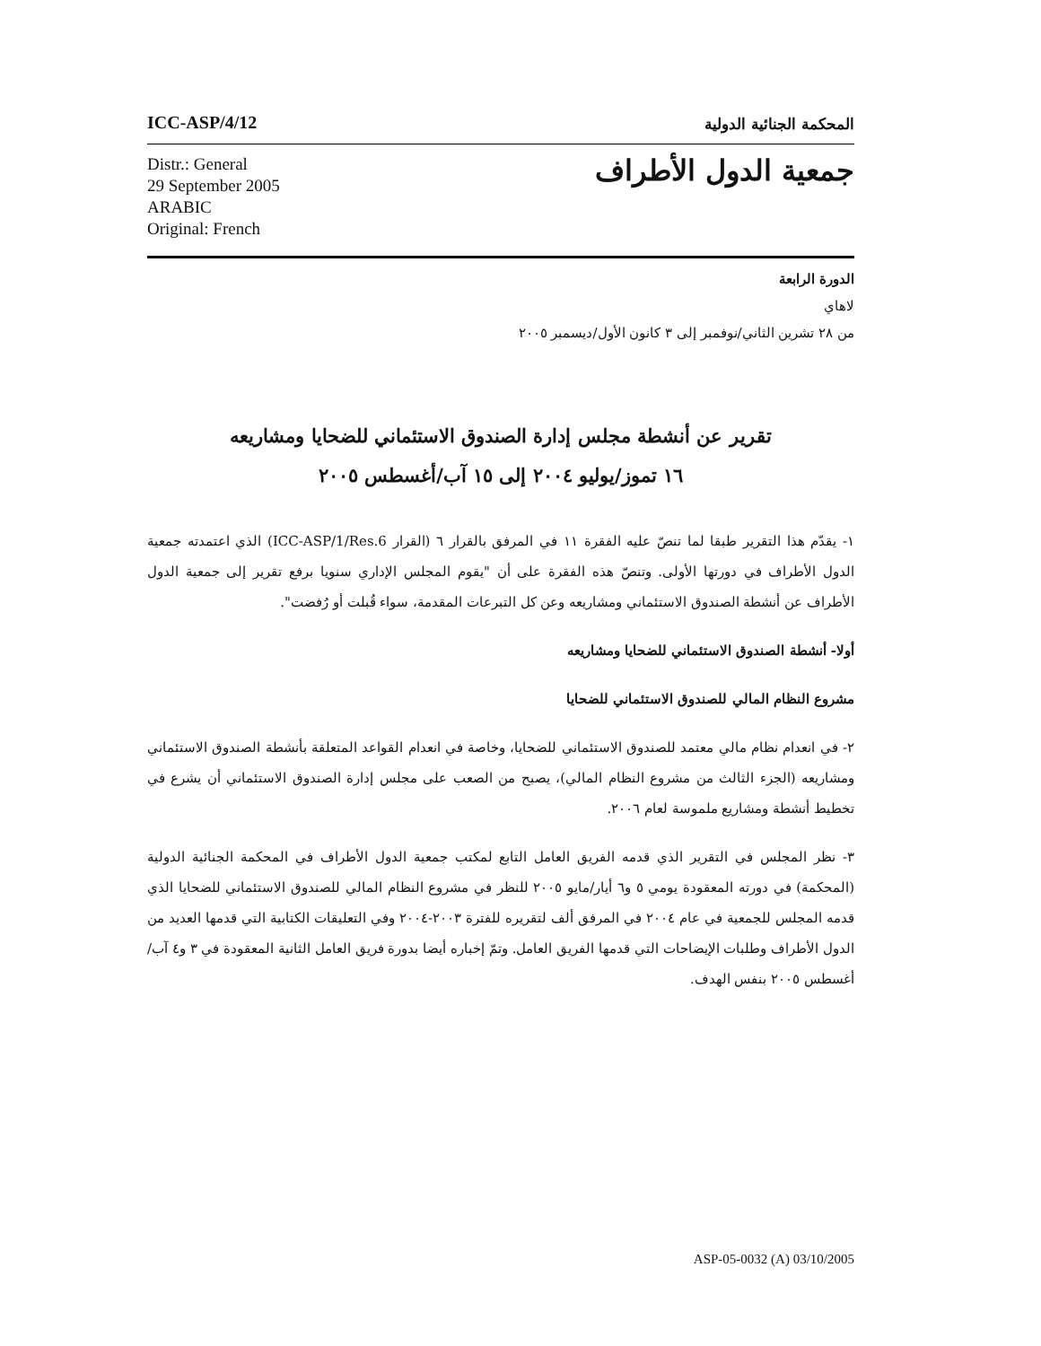ICC-ASP/4/12 المحكمة الجنائية الدولية
Distr.: General
29 September 2005
ARABIC
Original: French
جمعية الدول الأطراف
الدورة الرابعة
لاهاي
من ٢٨ تشرين الثاني/نوفمبر إلى ٣ كانون الأول/ديسمبر ٢٠٠٥
تقرير عن أنشطة مجلس إدارة الصندوق الاستئماني للضحايا ومشاريعه
١٦ تموز/يوليو ٢٠٠٤ إلى ١٥ آب/أغسطس ٢٠٠٥
١- يقدّم هذا التقرير طبقا لما تنصّ عليه الفقرة ١١ في المرفق بالقرار ٦ (القرار ICC-ASP/1/Res.6) الذي اعتمدته جمعية الدول الأطراف في دورتها الأولى. وتنصّ هذه الفقرة على أن "يقوم المجلس الإداري سنويا برفع تقرير إلى جمعية الدول الأطراف عن أنشطة الصندوق الاستئماني ومشاريعه وعن كل التبرعات المقدمة، سواء قُبلت أو رُفضت".
أولا- أنشطة الصندوق الاستئماني للضحايا ومشاريعه
مشروع النظام المالي للصندوق الاستئماني للضحايا
٢- في انعدام نظام مالي معتمد للصندوق الاستئماني للضحايا، وخاصة في انعدام القواعد المتعلقة بأنشطة الصندوق الاستئماني ومشاريعه (الجزء الثالث من مشروع النظام المالي)، يصبح من الصعب على مجلس إدارة الصندوق الاستئماني أن يشرع في تخطيط أنشطة ومشاريع ملموسة لعام ٢٠٠٦.
٣- نظر المجلس في التقرير الذي قدمه الفريق العامل التابع لمكتب جمعية الدول الأطراف في المحكمة الجنائية الدولية (المحكمة) في دورته المعقودة يومي ٥ و٦ أيار/مايو ٢٠٠٥ للنظر في مشروع النظام المالي للصندوق الاستئماني للضحايا الذي قدمه المجلس للجمعية في عام ٢٠٠٤ في المرفق ألف لتقريره للفترة ٢٠٠٣-٢٠٠٤ وفي التعليقات الكتابية التي قدمها العديد من الدول الأطراف وطلبات الإيضاحات التي قدمها الفريق العامل. وتمّ إخباره أيضا بدورة فريق العامل الثانية المعقودة في ٣ و٤ آب/أغسطس ٢٠٠٥ بنفس الهدف.
ASP-05-0032 (A) 03/10/2005